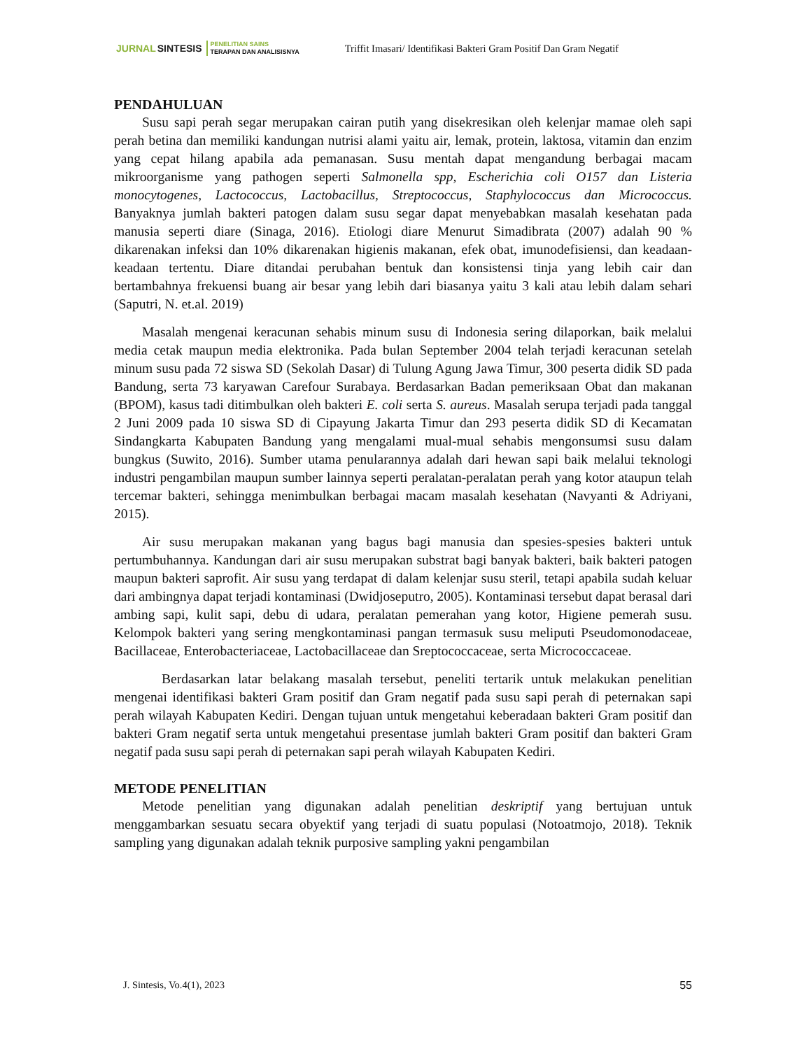JURNAL SINTESIS
PENELITIAN SAINS
TERAPAN DAN ANALISISNYA
Triffit Imasari/ Identifikasi Bakteri Gram Positif Dan Gram Negatif
PENDAHULUAN
Susu sapi perah segar merupakan cairan putih yang disekresikan oleh kelenjar mamae oleh sapi perah betina dan memiliki kandungan nutrisi alami yaitu air, lemak, protein, laktosa, vitamin dan enzim yang cepat hilang apabila ada pemanasan. Susu mentah dapat mengandung berbagai macam mikroorganisme yang pathogen seperti Salmonella spp, Escherichia coli O157 dan Listeria monocytogenes, Lactococcus, Lactobacillus, Streptococcus, Staphylococcus dan Micrococcus. Banyaknya jumlah bakteri patogen dalam susu segar dapat menyebabkan masalah kesehatan pada manusia seperti diare (Sinaga, 2016). Etiologi diare Menurut Simadibrata (2007) adalah 90 % dikarenakan infeksi dan 10% dikarenakan higienis makanan, efek obat, imunodefisiensi, dan keadaan-keadaan tertentu. Diare ditandai perubahan bentuk dan konsistensi tinja yang lebih cair dan bertambahnya frekuensi buang air besar yang lebih dari biasanya yaitu 3 kali atau lebih dalam sehari (Saputri, N. et.al. 2019)
Masalah mengenai keracunan sehabis minum susu di Indonesia sering dilaporkan, baik melalui media cetak maupun media elektronika. Pada bulan September 2004 telah terjadi keracunan setelah minum susu pada 72 siswa SD (Sekolah Dasar) di Tulung Agung Jawa Timur, 300 peserta didik SD pada Bandung, serta 73 karyawan Carefour Surabaya. Berdasarkan Badan pemeriksaan Obat dan makanan (BPOM), kasus tadi ditimbulkan oleh bakteri E. coli serta S. aureus. Masalah serupa terjadi pada tanggal 2 Juni 2009 pada 10 siswa SD di Cipayung Jakarta Timur dan 293 peserta didik SD di Kecamatan Sindangkarta Kabupaten Bandung yang mengalami mual-mual sehabis mengonsumsi susu dalam bungkus (Suwito, 2016). Sumber utama penularannya adalah dari hewan sapi baik melalui teknologi industri pengambilan maupun sumber lainnya seperti peralatan-peralatan perah yang kotor ataupun telah tercemar bakteri, sehingga menimbulkan berbagai macam masalah kesehatan (Navyanti & Adriyani, 2015).
Air susu merupakan makanan yang bagus bagi manusia dan spesies-spesies bakteri untuk pertumbuhannya. Kandungan dari air susu merupakan substrat bagi banyak bakteri, baik bakteri patogen maupun bakteri saprofit. Air susu yang terdapat di dalam kelenjar susu steril, tetapi apabila sudah keluar dari ambingnya dapat terjadi kontaminasi (Dwidjoseputro, 2005). Kontaminasi tersebut dapat berasal dari ambing sapi, kulit sapi, debu di udara, peralatan pemerahan yang kotor, Higiene pemerah susu. Kelompok bakteri yang sering mengkontaminasi pangan termasuk susu meliputi Pseudomonodaceae, Bacillaceae, Enterobacteriaceae, Lactobacillaceae dan Sreptococcaceae, serta Micrococcaceae.
Berdasarkan latar belakang masalah tersebut, peneliti tertarik untuk melakukan penelitian mengenai identifikasi bakteri Gram positif dan Gram negatif pada susu sapi perah di peternakan sapi perah wilayah Kabupaten Kediri. Dengan tujuan untuk mengetahui keberadaan bakteri Gram positif dan bakteri Gram negatif serta untuk mengetahui presentase jumlah bakteri Gram positif dan bakteri Gram negatif pada susu sapi perah di peternakan sapi perah wilayah Kabupaten Kediri.
METODE PENELITIAN
Metode penelitian yang digunakan adalah penelitian deskriptif yang bertujuan untuk menggambarkan sesuatu secara obyektif yang terjadi di suatu populasi (Notoatmojo, 2018). Teknik sampling yang digunakan adalah teknik purposive sampling yakni pengambilan
J. Sintesis, Vo.4(1), 2023 55